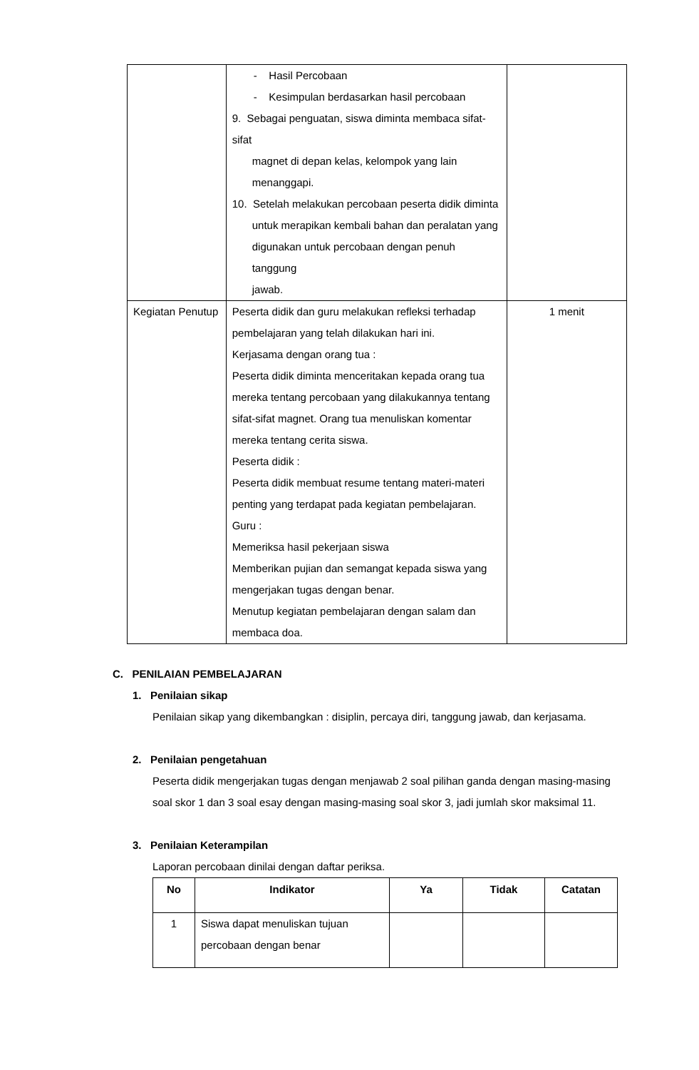| | - Hasil Percobaan - Kesimpulan berdasarkan hasil percobaan 9. Sebagai penguatan, siswa diminta membaca sifat-sifat magnet di depan kelas, kelompok yang lain menanggapi. 10. Setelah melakukan percobaan peserta didik diminta untuk merapikan kembali bahan dan peralatan yang digunakan untuk percobaan dengan penuh tanggung jawab. | |
| Kegiatan Penutup | Peserta didik dan guru melakukan refleksi terhadap pembelajaran yang telah dilakukan hari ini. Kerjasama dengan orang tua : Peserta didik diminta menceritakan kepada orang tua mereka tentang percobaan yang dilakukannya tentang sifat-sifat magnet. Orang tua menuliskan komentar mereka tentang cerita siswa. Peserta didik : Peserta didik membuat resume tentang materi-materi penting yang terdapat pada kegiatan pembelajaran. Guru : Memeriksa hasil pekerjaan siswa Memberikan pujian dan semangat kepada siswa yang mengerjakan tugas dengan benar. Menutup kegiatan pembelajaran dengan salam dan membaca doa. | 1 menit |
C. PENILAIAN PEMBELAJARAN
1. Penilaian sikap
Penilaian sikap yang dikembangkan : disiplin, percaya diri, tanggung jawab, dan kerjasama.
2. Penilaian pengetahuan
Peserta didik mengerjakan tugas dengan menjawab 2 soal pilihan ganda dengan masing-masing soal skor 1 dan 3 soal esay dengan masing-masing soal skor 3, jadi jumlah skor maksimal 11.
3. Penilaian Keterampilan
Laporan percobaan dinilai dengan daftar periksa.
| No | Indikator | Ya | Tidak | Catatan |
| --- | --- | --- | --- | --- |
| 1 | Siswa dapat menuliskan tujuan percobaan dengan benar | | | |